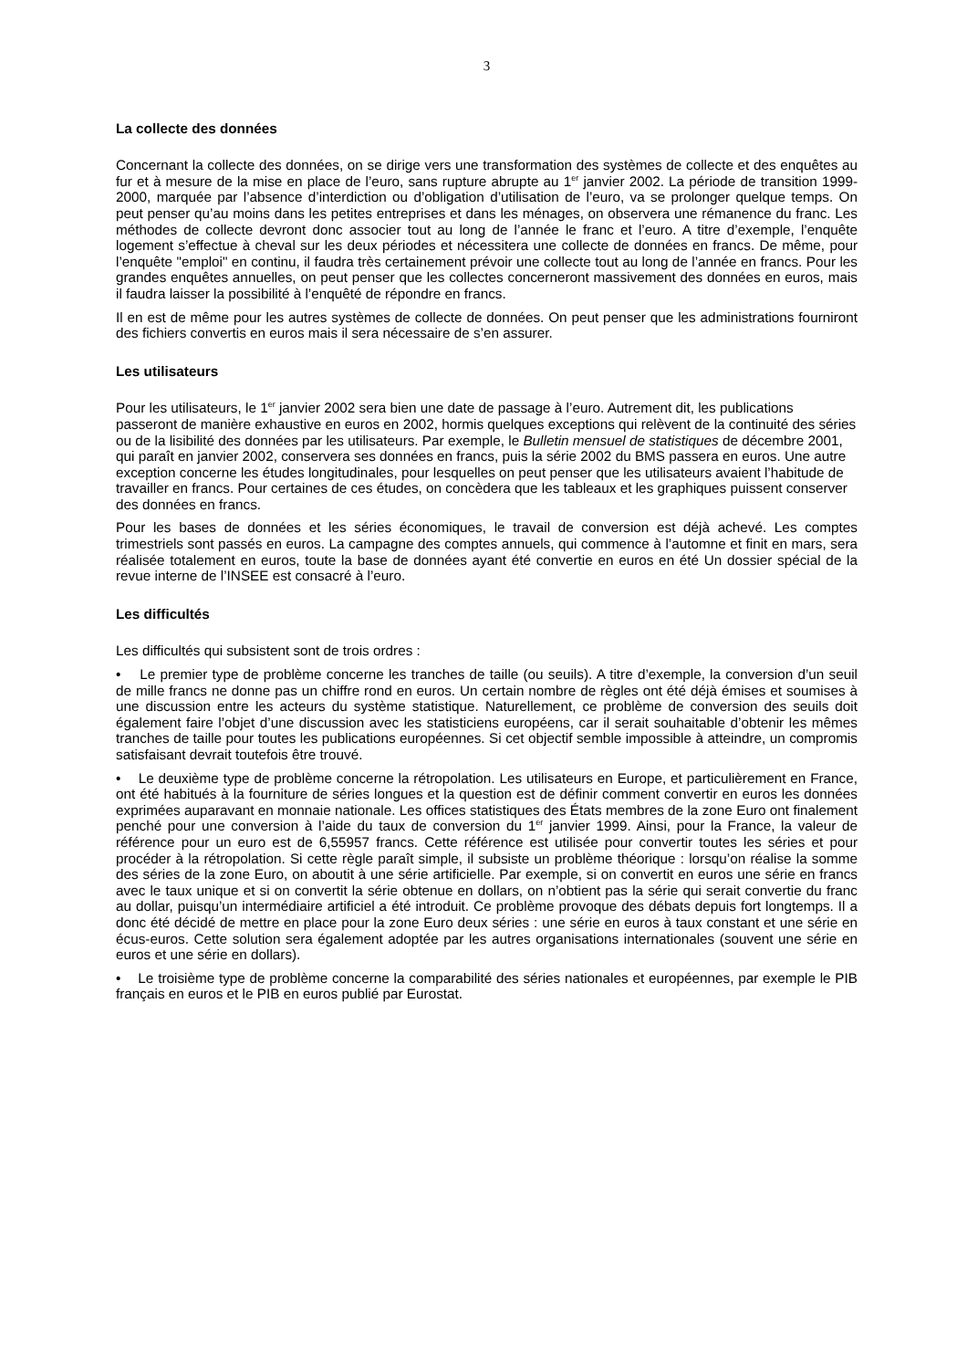3
La collecte des données
Concernant la collecte des données, on se dirige vers une transformation des systèmes de collecte et des enquêtes au fur et à mesure de la mise en place de l’euro, sans rupture abrupte au 1<sup>er</sup> janvier 2002. La période de transition 1999-2000, marquée par l’absence d’interdiction ou d’obligation d’utilisation de l’euro, va se prolonger quelque temps. On peut penser qu’au moins dans les petites entreprises et dans les ménages, on observera une rémanence du franc. Les méthodes de collecte devront donc associer tout au long de l’année le franc et l’euro. A titre d’exemple, l’enquête logement s’effectue à cheval sur les deux périodes et nécessitera une collecte de données en francs. De même, pour l’enquête "emploi" en continu, il faudra très certainement prévoir une collecte tout au long de l’année en francs. Pour les grandes enquêtes annuelles, on peut penser que les collectes concerneront massivement des données en euros, mais il faudra laisser la possibilité à l’enquêté de répondre en francs.
Il en est de même pour les autres systèmes de collecte de données. On peut penser que les administrations fourniront des fichiers convertis en euros mais il sera nécessaire de s’en assurer.
Les utilisateurs
Pour les utilisateurs, le 1<sup>er</sup> janvier 2002 sera bien une date de passage à l’euro. Autrement dit, les publications passeront de manière exhaustive en euros en 2002, hormis quelques exceptions qui relèvent de la continuité des séries ou de la lisibilité des données par les utilisateurs. Par exemple, le Bulletin mensuel de statistiques de décembre 2001, qui paraît en janvier 2002, conservera ses données en francs, puis la série 2002 du BMS passera en euros. Une autre exception concerne les études longitudinales, pour lesquelles on peut penser que les utilisateurs avaient l’habitude de travailler en francs. Pour certaines de ces études, on concèdera que les tableaux et les graphiques puissent conserver des données en francs.
Pour les bases de données et les séries économiques, le travail de conversion est déjà achevé. Les comptes trimestriels sont passés en euros. La campagne des comptes annuels, qui commence à l’automne et finit en mars, sera réalisée totalement en euros, toute la base de données ayant été convertie en euros en été Un dossier spécial de la revue interne de l’INSEE est consacré à l’euro.
Les difficultés
Les difficultés qui subsistent sont de trois ordres :
• Le premier type de problème concerne les tranches de taille (ou seuils). A titre d’exemple, la conversion d’un seuil de mille francs ne donne pas un chiffre rond en euros. Un certain nombre de règles ont été déjà émises et soumises à une discussion entre les acteurs du système statistique. Naturellement, ce problème de conversion des seuils doit également faire l’objet d’une discussion avec les statisticiens européens, car il serait souhaitable d’obtenir les mêmes tranches de taille pour toutes les publications européennes. Si cet objectif semble impossible à atteindre, un compromis satisfaisant devrait toutefois être trouvé.
• Le deuxième type de problème concerne la rétropolation. Les utilisateurs en Europe, et particulièrement en France, ont été habitués à la fourniture de séries longues et la question est de définir comment convertir en euros les données exprimées auparavant en monnaie nationale. Les offices statistiques des États membres de la zone Euro ont finalement penché pour une conversion à l’aide du taux de conversion du 1<sup>er</sup> janvier 1999. Ainsi, pour la France, la valeur de référence pour un euro est de 6,55957 francs. Cette référence est utilisée pour convertir toutes les séries et pour procéder à la rétropolation. Si cette règle paraît simple, il subsiste un problème théorique : lorsqu’on réalise la somme des séries de la zone Euro, on aboutit à une série artificielle. Par exemple, si on convertit en euros une série en francs avec le taux unique et si on convertit la série obtenue en dollars, on n’obtient pas la série qui serait convertie du franc au dollar, puisqu’un intermédiaire artificiel a été introduit. Ce problème provoque des débats depuis fort longtemps. Il a donc été décidé de mettre en place pour la zone Euro deux séries : une série en euros à taux constant et une série en écus-euros. Cette solution sera également adoptée par les autres organisations internationales (souvent une série en euros et une série en dollars).
• Le troisième type de problème concerne la comparabilité des séries nationales et européennes, par exemple le PIB français en euros et le PIB en euros publié par Eurostat.